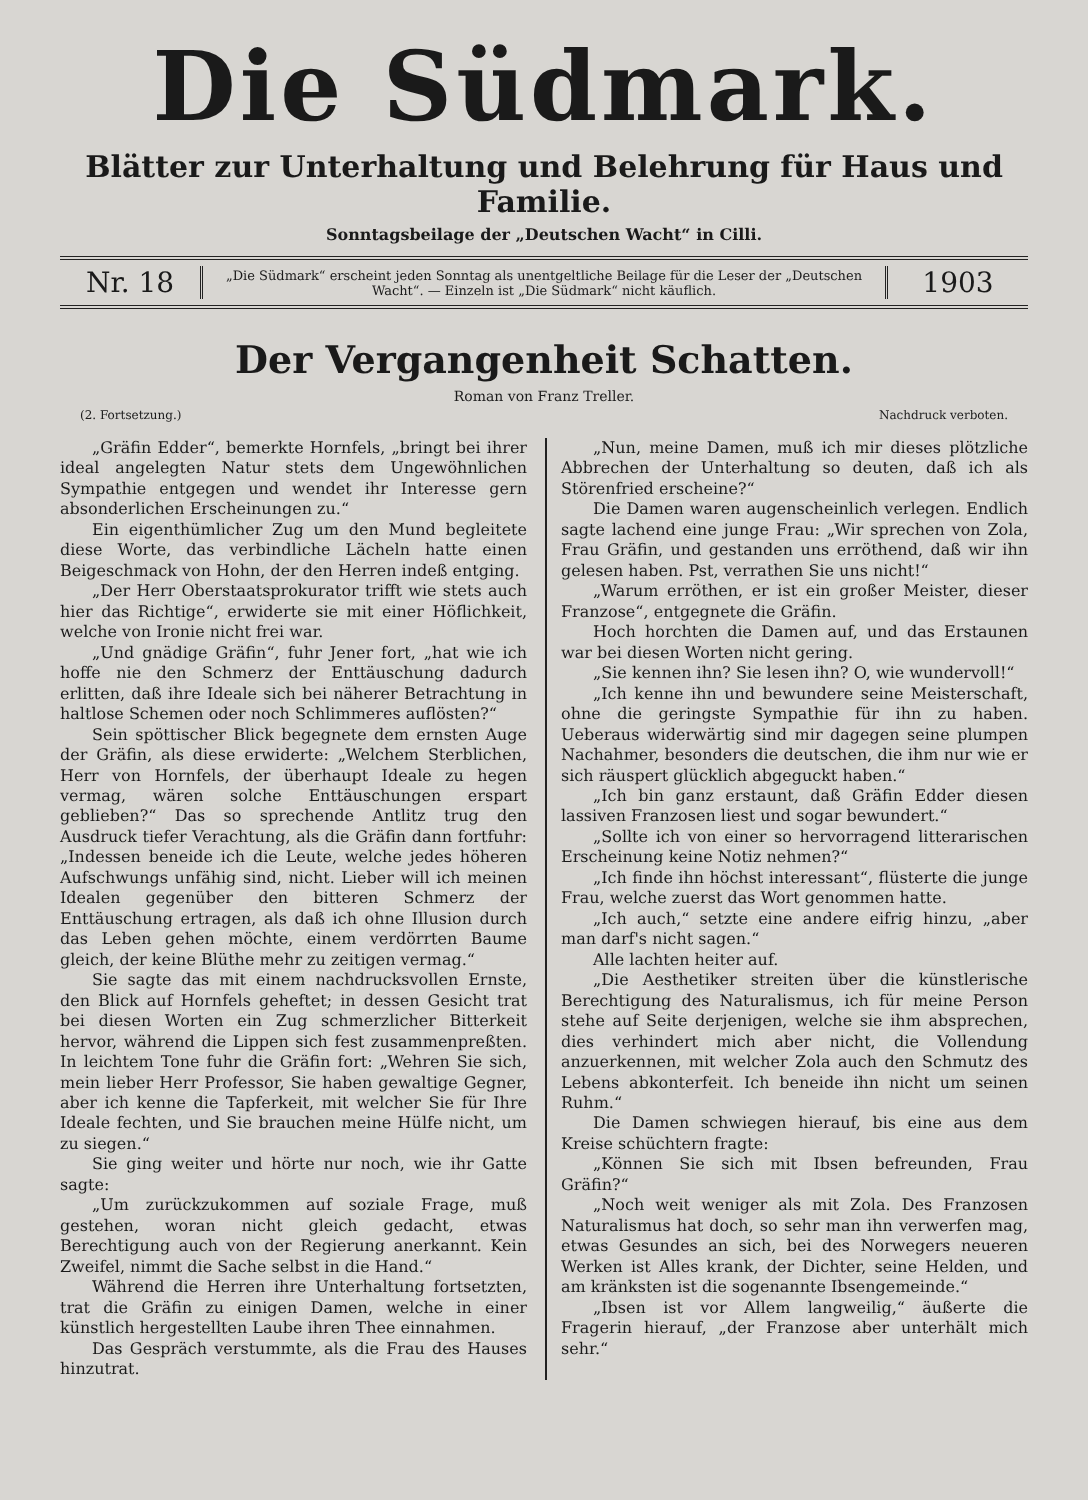Die Südmark.
Blätter zur Unterhaltung und Belehrung für Haus und Familie.
Sonntagsbeilage der „Deutschen Wacht“ in Cilli.
Nr. 18 „Die Südmark“ erscheint jeden Sonntag als unentgeltliche Beilage für die Leser der „Deutschen Wacht“. — Einzeln ist „Die Südmark“ nicht käuflich. 1903
Der Vergangenheit Schatten.
Roman von Franz Treller.
(2. Fortsetzung.) Nachdruck verboten.
„Gräfin Edder“, bemerkte Hornfels, „bringt bei ihrer ideal angelegten Natur stets dem Ungewöhnlichen Sympathie entgegen und wendet ihr Interesse gern absonderlichen Erscheinungen zu.“
Ein eigenthümlicher Zug um den Mund begleitete diese Worte, das verbindliche Lächeln hatte einen Beigeschmack von Hohn, der den Herren indeß entging.
„Der Herr Oberstaatsprokurator trifft wie stets auch hier das Richtige“, erwiderte sie mit einer Höflichkeit, welche von Ironie nicht frei war.
„Und gnädige Gräfin“, fuhr Jener fort, „hat wie ich hoffe nie den Schmerz der Enttäuschung dadurch erlitten, daß ihre Ideale sich bei näherer Betrachtung in haltlose Schemen oder noch Schlimmeres auflösten?“
Sein spöttischer Blick begegnete dem ernsten Auge der Gräfin, als diese erwiderte: „Welchem Sterblichen, Herr von Hornfels, der überhaupt Ideale zu hegen vermag, wären solche Enttäuschungen erspart geblieben?“ Das so sprechende Antlitz trug den Ausdruck tiefer Verachtung, als die Gräfin dann fortfuhr: „Indessen beneide ich die Leute, welche jedes höheren Aufschwungs unfähig sind, nicht. Lieber will ich meinen Idealen gegenüber den bitteren Schmerz der Enttäuschung ertragen, als daß ich ohne Illusion durch das Leben gehen möchte, einem verdörrten Baume gleich, der keine Blüthe mehr zu zeitigen vermag.“
Sie sagte das mit einem nachdrucksvollen Ernste, den Blick auf Hornfels geheftet; in dessen Gesicht trat bei diesen Worten ein Zug schmerzlicher Bitterkeit hervor, während die Lippen sich fest zusammenpreßten. In leichtem Tone fuhr die Gräfin fort: „Wehren Sie sich, mein lieber Herr Professor, Sie haben gewaltige Gegner, aber ich kenne die Tapferkeit, mit welcher Sie für Ihre Ideale fechten, und Sie brauchen meine Hülfe nicht, um zu siegen.“
Sie ging weiter und hörte nur noch, wie ihr Gatte sagte:
„Um zurückzukommen auf soziale Frage, muß gestehen, woran nicht gleich gedacht, etwas Berechtigung auch von der Regierung anerkannt. Kein Zweifel, nimmt die Sache selbst in die Hand.“
Während die Herren ihre Unterhaltung fortsetzten, trat die Gräfin zu einigen Damen, welche in einer künstlich hergestellten Laube ihren Thee einnahmen.
Das Gespräch verstummte, als die Frau des Hauses hinzutrat.
„Nun, meine Damen, muß ich mir dieses plötzliche Abbrechen der Unterhaltung so deuten, daß ich als Störenfried erscheine?“
Die Damen waren augenscheinlich verlegen. Endlich sagte lachend eine junge Frau: „Wir sprechen von Zola, Frau Gräfin, und gestanden uns erröthend, daß wir ihn gelesen haben. Pst, verrathen Sie uns nicht!“
„Warum erröthen, er ist ein großer Meister, dieser Franzose“, entgegnete die Gräfin.
Hoch horchten die Damen auf, und das Erstaunen war bei diesen Worten nicht gering.
„Sie kennen ihn? Sie lesen ihn? O, wie wundervoll!“
„Ich kenne ihn und bewundere seine Meisterschaft, ohne die geringste Sympathie für ihn zu haben. Ueberaus widerwärtig sind mir dagegen seine plumpen Nachahmer, besonders die deutschen, die ihm nur wie er sich räuspert glücklich abgeguckt haben.“
„Ich bin ganz erstaunt, daß Gräfin Edder diesen lassiven Franzosen liest und sogar bewundert.“
„Sollte ich von einer so hervorragend litterarischen Erscheinung keine Notiz nehmen?“
„Ich finde ihn höchst interessant“, flüsterte die junge Frau, welche zuerst das Wort genommen hatte.
„Ich auch,“ setzte eine andere eifrig hinzu, „aber man darf's nicht sagen.“
Alle lachten heiter auf.
„Die Aesthetiker streiten über die künstlerische Berechtigung des Naturalismus, ich für meine Person stehe auf Seite derjenigen, welche sie ihm absprechen, dies verhindert mich aber nicht, die Vollendung anzuerkennen, mit welcher Zola auch den Schmutz des Lebens abkonterfeit. Ich beneide ihn nicht um seinen Ruhm.“
Die Damen schwiegen hierauf, bis eine aus dem Kreise schüchtern fragte:
„Können Sie sich mit Ibsen befreunden, Frau Gräfin?“
„Noch weit weniger als mit Zola. Des Franzosen Naturalismus hat doch, so sehr man ihn verwerfen mag, etwas Gesundes an sich, bei des Norwegers neueren Werken ist Alles krank, der Dichter, seine Helden, und am kränksten ist die sogenannte Ibsengemeinde.“
„Ibsen ist vor Allem langweilig,“ äußerte die Fragerin hierauf, „der Franzose aber unterhält mich sehr.“